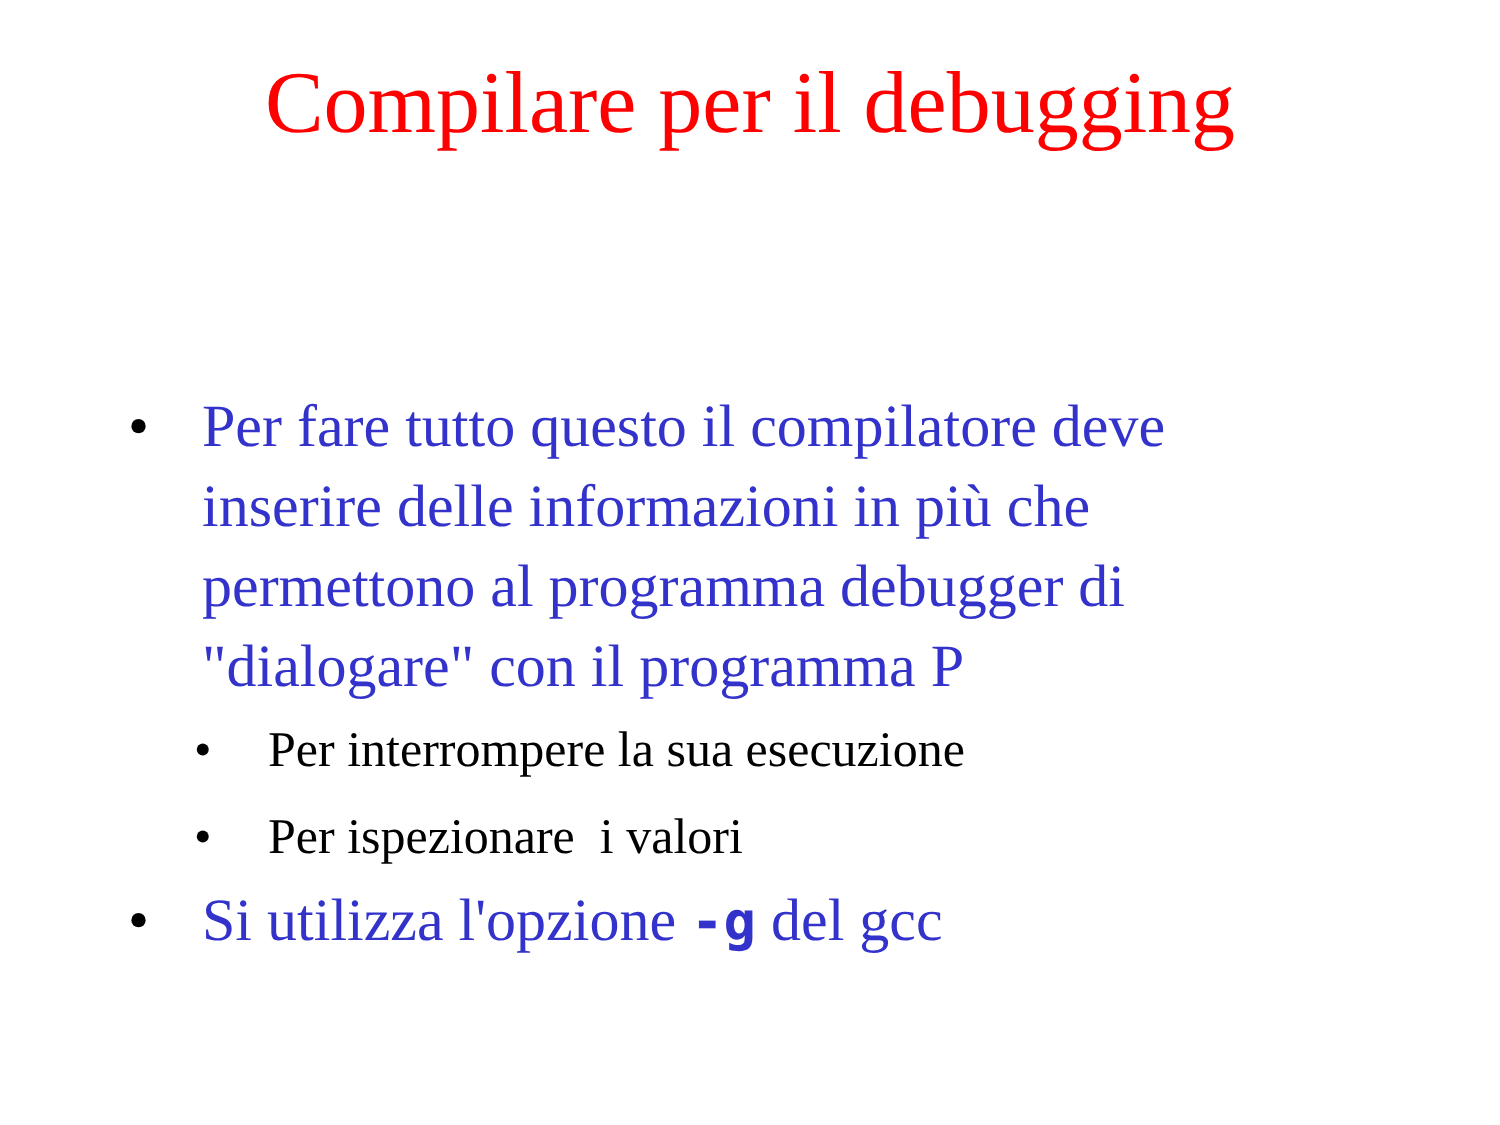Compilare per il debugging
• Per fare tutto questo il compilatore deve inserire delle informazioni in più che permettono al programma debugger di "dialogare" con il programma P
• Per interrompere la sua esecuzione
• Per ispezionare i valori
• Si utilizza l'opzione -g del gcc